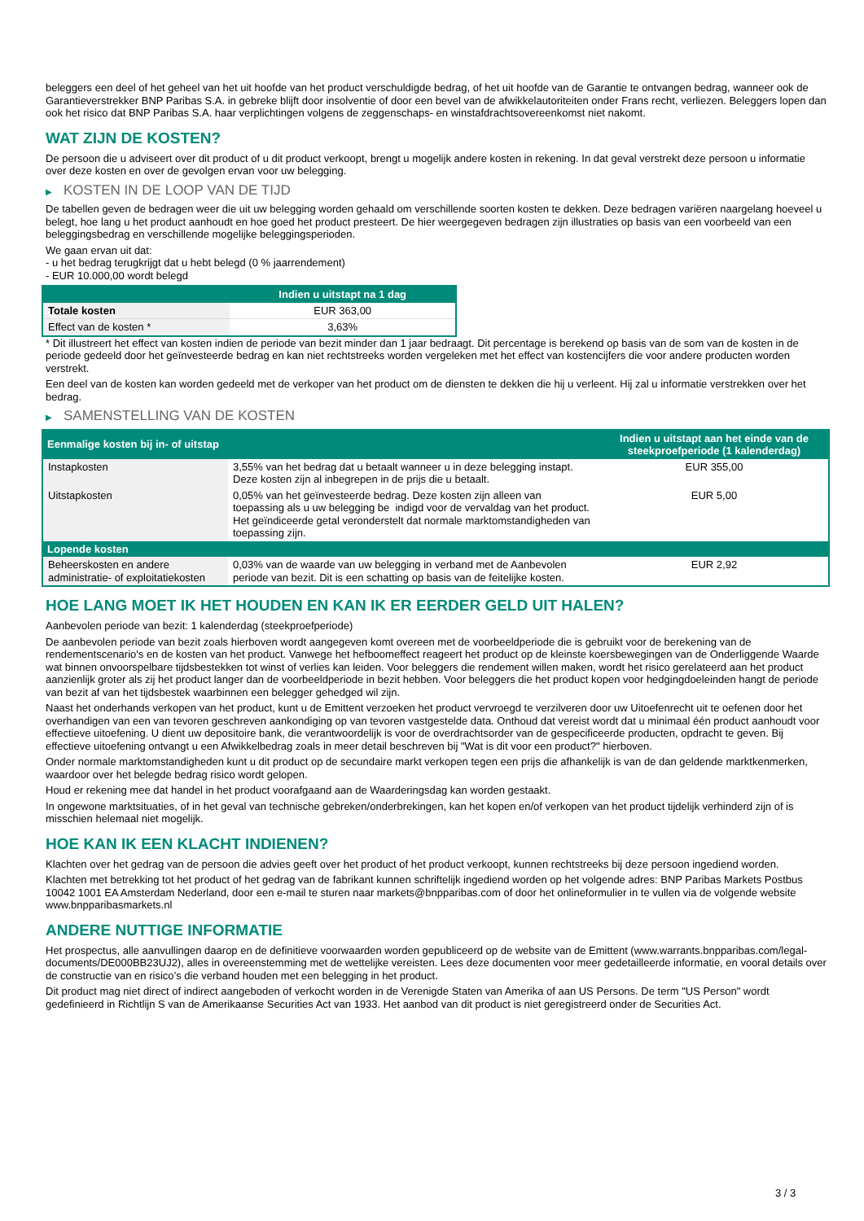beleggers een deel of het geheel van het uit hoofde van het product verschuldigde bedrag, of het uit hoofde van de Garantie te ontvangen bedrag, wanneer ook de Garantieverstrekker BNP Paribas S.A. in gebreke blijft door insolventie of door een bevel van de afwikkelautoriteiten onder Frans recht, verliezen. Beleggers lopen dan ook het risico dat BNP Paribas S.A. haar verplichtingen volgens de zeggenschaps- en winstafdrachtsovereenkomst niet nakomt.
WAT ZIJN DE KOSTEN?
De persoon die u adviseert over dit product of u dit product verkoopt, brengt u mogelijk andere kosten in rekening. In dat geval verstrekt deze persoon u informatie over deze kosten en over de gevolgen ervan voor uw belegging.
▶ KOSTEN IN DE LOOP VAN DE TIJD
De tabellen geven de bedragen weer die uit uw belegging worden gehaald om verschillende soorten kosten te dekken. Deze bedragen variëren naargelang hoeveel u belegt, hoe lang u het product aanhoudt en hoe goed het product presteert. De hier weergegeven bedragen zijn illustraties op basis van een voorbeeld van een beleggingsbedrag en verschillende mogelijke beleggingsperioden.
We gaan ervan uit dat:
- u het bedrag terugkrijgt dat u hebt belegd (0 % jaarrendement)
- EUR 10.000,00 wordt belegd
| | Indien u uitstapt na 1 dag |
| --- | --- |
| Totale kosten | EUR 363,00 |
| Effect van de kosten * | 3,63% |
* Dit illustreert het effect van kosten indien de periode van bezit minder dan 1 jaar bedraagt. Dit percentage is berekend op basis van de som van de kosten in de periode gedeeld door het geïnvesteerde bedrag en kan niet rechtstreeks worden vergeleken met het effect van kostencijfers die voor andere producten worden verstrekt.
Een deel van de kosten kan worden gedeeld met de verkoper van het product om de diensten te dekken die hij u verleent. Hij zal u informatie verstrekken over het bedrag.
▶ SAMENSTELLING VAN DE KOSTEN
| Eenmalige kosten bij in- of uitstap | | Indien u uitstapt aan het einde van de steekproefperiode (1 kalenderdag) |
| --- | --- | --- |
| Instapkosten | 3,55% van het bedrag dat u betaalt wanneer u in deze belegging instapt. Deze kosten zijn al inbegrepen in de prijs die u betaalt. | EUR 355,00 |
| Uitstapkosten | 0,05% van het geïnvesteerde bedrag. Deze kosten zijn alleen van toepassing als u uw belegging be indigd voor de vervaldag van het product. Het geïndiceerde getal veronderstelt dat normale marktomstandigheden van toepassing zijn. | EUR 5,00 |
| Lopende kosten | | |
| Beheerskosten en andere administratie- of exploitatiekosten | 0,03% van de waarde van uw belegging in verband met de Aanbevolen periode van bezit. Dit is een schatting op basis van de feitelijke kosten. | EUR 2,92 |
HOE LANG MOET IK HET HOUDEN EN KAN IK ER EERDER GELD UIT HALEN?
Aanbevolen periode van bezit: 1 kalenderdag (steekproefperiode)
De aanbevolen periode van bezit zoals hierboven wordt aangegeven komt overeen met de voorbeeldperiode die is gebruikt voor de berekening van de rendementscenario's en de kosten van het product. Vanwege het hefboomeffect reageert het product op de kleinste koersbewegingen van de Onderliggende Waarde wat binnen onvoorspelbare tijdsbestekken tot winst of verlies kan leiden. Voor beleggers die rendement willen maken, wordt het risico gerelateerd aan het product aanzienlijk groter als zij het product langer dan de voorbeeldperiode in bezit hebben. Voor beleggers die het product kopen voor hedgingdoeleinden hangt de periode van bezit af van het tijdsbestek waarbinnen een belegger gehedged wil zijn.
Naast het onderhands verkopen van het product, kunt u de Emittent verzoeken het product vervroegd te verzilveren door uw Uitoefenrecht uit te oefenen door het overhandigen van een van tevoren geschreven aankondiging op van tevoren vastgestelde data. Onthoud dat vereist wordt dat u minimaal één product aanhoudt voor effectieve uitoefening. U dient uw depositoire bank, die verantwoordelijk is voor de overdrachtsorder van de gespecificeerde producten, opdracht te geven. Bij effectieve uitoefening ontvangt u een Afwikkelbedrag zoals in meer detail beschreven bij "Wat is dit voor een product?" hierboven.
Onder normale marktomstandigheden kunt u dit product op de secundaire markt verkopen tegen een prijs die afhankelijk is van de dan geldende marktkenmerken, waardoor over het belegde bedrag risico wordt gelopen.
Houd er rekening mee dat handel in het product voorafgaand aan de Waarderingsdag kan worden gestaakt.
In ongewone marktsituaties, of in het geval van technische gebreken/onderbrekingen, kan het kopen en/of verkopen van het product tijdelijk verhinderd zijn of is misschien helemaal niet mogelijk.
HOE KAN IK EEN KLACHT INDIENEN?
Klachten over het gedrag van de persoon die advies geeft over het product of het product verkoopt, kunnen rechtstreeks bij deze persoon ingediend worden.
Klachten met betrekking tot het product of het gedrag van de fabrikant kunnen schriftelijk ingediend worden op het volgende adres: BNP Paribas Markets Postbus 10042 1001 EA Amsterdam Nederland, door een e-mail te sturen naar markets@bnpparibas.com of door het onlineformulier in te vullen via de volgende website www.bnpparibasmarkets.nl
ANDERE NUTTIGE INFORMATIE
Het prospectus, alle aanvullingen daarop en de definitieve voorwaarden worden gepubliceerd op de website van de Emittent (www.warrants.bnpparibas.com/legal-documents/DE000BB23UJ2), alles in overeenstemming met de wettelijke vereisten. Lees deze documenten voor meer gedetailleerde informatie, en vooral details over de constructie van en risico’s die verband houden met een belegging in het product.
Dit product mag niet direct of indirect aangeboden of verkocht worden in de Verenigde Staten van Amerika of aan US Persons. De term "US Person" wordt gedefinieerd in Richtlijn S van de Amerikaanse Securities Act van 1933. Het aanbod van dit product is niet geregistreerd onder de Securities Act.
3 / 3